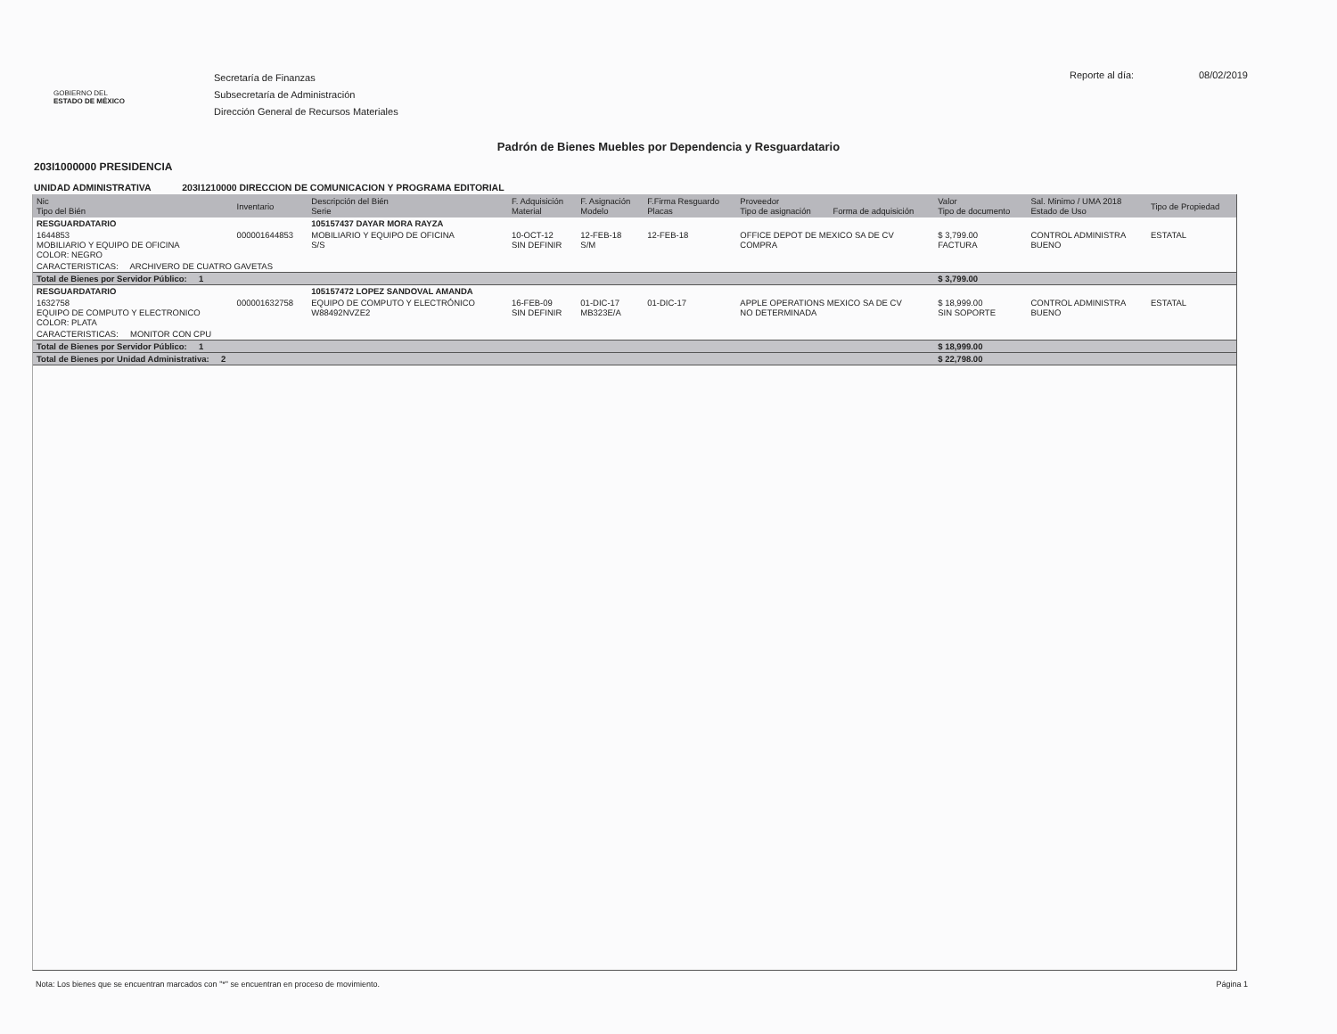GOBIERNO DEL
ESTADO DE MÉXICO
Secretaría de Finanzas
Subsecretaría de Administración
Dirección General de Recursos Materiales
Reporte al día: 08/02/2019
Padrón de Bienes Muebles por Dependencia y Resguardatario
203I1000000 PRESIDENCIA
UNIDAD ADMINISTRATIVA 203I1210000 DIRECCION DE COMUNICACION Y PROGRAMA EDITORIAL
| Nic Tipo del Bién | Inventario | Descripción del Bién Serie | F. Adquisición Material | F. Asignación Modelo | F.Firma Resguardo Placas | Proveedor Tipo de asignación | Forma de adquisición | Valor Tipo de documento | Sal. Minimo / UMA 2018 Estado de Uso | Tipo de Propiedad |
| --- | --- | --- | --- | --- | --- | --- | --- | --- | --- | --- |
| RESGUARDATARIO | | 105157437 DAYAR MORA RAYZA | | | | | | | | |
| 1644853 MOBILIARIO Y EQUIPO DE OFICINA COLOR: NEGRO | 000001644853 | MOBILIARIO Y EQUIPO DE OFICINA S/S | 10-OCT-12 SIN DEFINIR | 12-FEB-18 S/M | 12-FEB-18 | OFFICE DEPOT DE MEXICO SA DE CV COMPRA | | $ 3,799.00 FACTURA | CONTROL ADMINISTRA BUENO | ESTATAL |
| CARACTERISTICAS: ARCHIVERO DE CUATRO GAVETAS | | | | | | | | | | |
| Total de Bienes por Servidor Público: 1 | | | | | | | | $ 3,799.00 | | |
| RESGUARDATARIO | | 105157472 LOPEZ SANDOVAL AMANDA | | | | | | | | |
| 1632758 EQUIPO DE COMPUTO Y ELECTRONICO COLOR: PLATA | 000001632758 | EQUIPO DE COMPUTO Y ELECTRÓNICO W88492NVZE2 | 16-FEB-09 SIN DEFINIR | 01-DIC-17 MB323E/A | 01-DIC-17 | APPLE OPERATIONS MEXICO SA DE CV NO DETERMINADA | | $ 18,999.00 SIN SOPORTE | CONTROL ADMINISTRA BUENO | ESTATAL |
| CARACTERISTICAS: MONITOR CON CPU | | | | | | | | | | |
| Total de Bienes por Servidor Público: 1 | | | | | | | | $ 18,999.00 | | |
| Total de Bienes por Unidad Administrativa: 2 | | | | | | | | $ 22,798.00 | | |
Nota: Los bienes que se encuentran marcados con "*" se encuentran en proceso de movimiento. Página 1